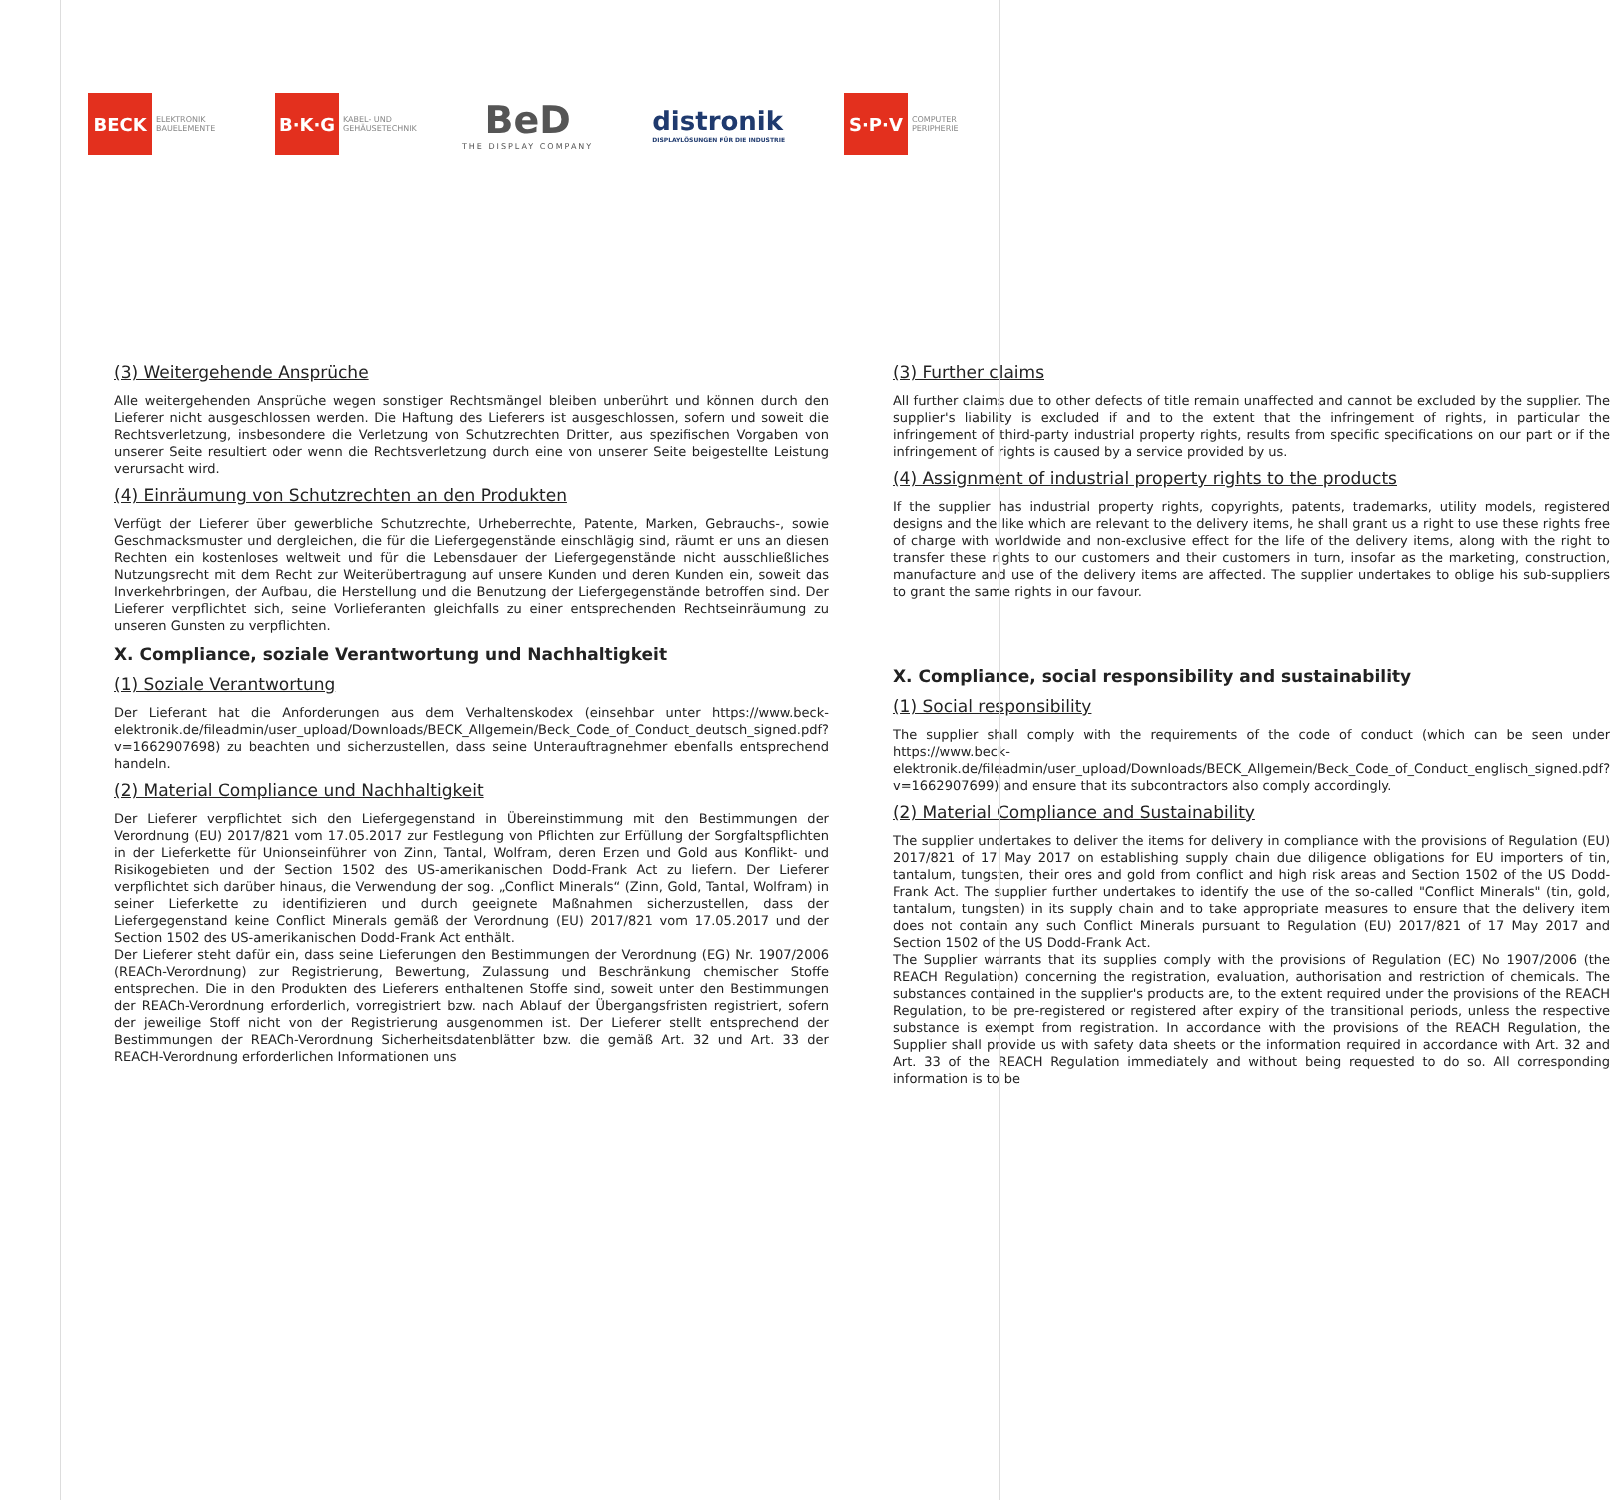BECK
ELEKTRONIK BAUELEMENTE
B·K·G
KABEL- UND GEHÄUSETECHNIK
BeD
THE DISPLAY COMPANY
distronik
DISPLAYLÖSUNGEN FÜR DIE INDUSTRIE
S·P·V
COMPUTER PERIPHERIE
(3) Weitergehende Ansprüche
Alle weitergehenden Ansprüche wegen sonstiger Rechtsmängel bleiben unberührt und können durch den Lieferer nicht ausgeschlossen werden. Die Haftung des Lieferers ist ausgeschlossen, sofern und soweit die Rechtsverletzung, insbesondere die Verletzung von Schutzrechten Dritter, aus spezifischen Vorgaben von unserer Seite resultiert oder wenn die Rechtsverletzung durch eine von unserer Seite beigestellte Leistung verursacht wird.
(4) Einräumung von Schutzrechten an den Produkten
Verfügt der Lieferer über gewerbliche Schutzrechte, Urheberrechte, Patente, Marken, Gebrauchs-, sowie Geschmacksmuster und dergleichen, die für die Liefergegenstände einschlägig sind, räumt er uns an diesen Rechten ein kostenloses weltweit und für die Lebensdauer der Liefergegenstände nicht ausschließliches Nutzungsrecht mit dem Recht zur Weiterübertragung auf unsere Kunden und deren Kunden ein, soweit das Inverkehrbringen, der Aufbau, die Herstellung und die Benutzung der Liefergegenstände betroffen sind. Der Lieferer verpflichtet sich, seine Vorlieferanten gleichfalls zu einer entsprechenden Rechtseinräumung zu unseren Gunsten zu verpflichten.
X. Compliance, soziale Verantwortung und Nachhaltigkeit
(1) Soziale Verantwortung
Der Lieferant hat die Anforderungen aus dem Verhaltenskodex (einsehbar unter https://www.beck-elektronik.de/fileadmin/user_upload/Downloads/BECK_Allgemein/Beck_Code_of_Conduct_deutsch_signed.pdf?v=1662907698) zu beachten und sicherzustellen, dass seine Unterauftragnehmer ebenfalls entsprechend handeln.
(2) Material Compliance und Nachhaltigkeit
Der Lieferer verpflichtet sich den Liefergegenstand in Übereinstimmung mit den Bestimmungen der Verordnung (EU) 2017/821 vom 17.05.2017 zur Festlegung von Pflichten zur Erfüllung der Sorgfaltspflichten in der Lieferkette für Unionseinführer von Zinn, Tantal, Wolfram, deren Erzen und Gold aus Konflikt- und Risikogebieten und der Section 1502 des US-amerikanischen Dodd-Frank Act zu liefern. Der Lieferer verpflichtet sich darüber hinaus, die Verwendung der sog. „Conflict Minerals“ (Zinn, Gold, Tantal, Wolfram) in seiner Lieferkette zu identifizieren und durch geeignete Maßnahmen sicherzustellen, dass der Liefergegenstand keine Conflict Minerals gemäß der Verordnung (EU) 2017/821 vom 17.05.2017 und der Section 1502 des US-amerikanischen Dodd-Frank Act enthält.
Der Lieferer steht dafür ein, dass seine Lieferungen den Bestimmungen der Verordnung (EG) Nr. 1907/2006 (REACh-Verordnung) zur Registrierung, Bewertung, Zulassung und Beschränkung chemischer Stoffe entsprechen. Die in den Produkten des Lieferers enthaltenen Stoffe sind, soweit unter den Bestimmungen der REACh-Verordnung erforderlich, vorregistriert bzw. nach Ablauf der Übergangsfristen registriert, sofern der jeweilige Stoff nicht von der Registrierung ausgenommen ist. Der Lieferer stellt entsprechend der Bestimmungen der REACh-Verordnung Sicherheitsdatenblätter bzw. die gemäß Art. 32 und Art. 33 der REACH-Verordnung erforderlichen Informationen uns
(3) Further claims
All further claims due to other defects of title remain unaffected and cannot be excluded by the supplier. The supplier's liability is excluded if and to the extent that the infringement of rights, in particular the infringement of third-party industrial property rights, results from specific specifications on our part or if the infringement of rights is caused by a service provided by us.
(4) Assignment of industrial property rights to the products
If the supplier has industrial property rights, copyrights, patents, trademarks, utility models, registered designs and the like which are relevant to the delivery items, he shall grant us a right to use these rights free of charge with worldwide and non-exclusive effect for the life of the delivery items, along with the right to transfer these rights to our customers and their customers in turn, insofar as the marketing, construction, manufacture and use of the delivery items are affected. The supplier undertakes to oblige his sub-suppliers to grant the same rights in our favour.
X. Compliance, social responsibility and sustainability
(1) Social responsibility
The supplier shall comply with the requirements of the code of conduct (which can be seen under https://www.beck-elektronik.de/fileadmin/user_upload/Downloads/BECK_Allgemein/Beck_Code_of_Conduct_englisch_signed.pdf?v=1662907699) and ensure that its subcontractors also comply accordingly.
(2) Material Compliance and Sustainability
The supplier undertakes to deliver the items for delivery in compliance with the provisions of Regulation (EU) 2017/821 of 17 May 2017 on establishing supply chain due diligence obligations for EU importers of tin, tantalum, tungsten, their ores and gold from conflict and high risk areas and Section 1502 of the US Dodd-Frank Act. The supplier further undertakes to identify the use of the so-called "Conflict Minerals" (tin, gold, tantalum, tungsten) in its supply chain and to take appropriate measures to ensure that the delivery item does not contain any such Conflict Minerals pursuant to Regulation (EU) 2017/821 of 17 May 2017 and Section 1502 of the US Dodd-Frank Act.
The Supplier warrants that its supplies comply with the provisions of Regulation (EC) No 1907/2006 (the REACH Regulation) concerning the registration, evaluation, authorisation and restriction of chemicals. The substances contained in the supplier's products are, to the extent required under the provisions of the REACH Regulation, to be pre-registered or registered after expiry of the transitional periods, unless the respective substance is exempt from registration. In accordance with the provisions of the REACH Regulation, the Supplier shall provide us with safety data sheets or the information required in accordance with Art. 32 and Art. 33 of the REACH Regulation immediately and without being requested to do so. All corresponding information is to be